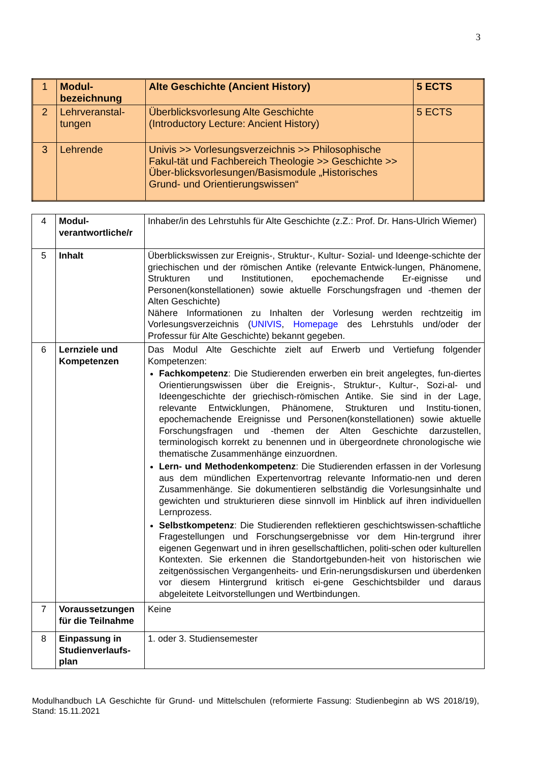3
| 1 | Modul-bezeichnung | Alte Geschichte (Ancient History) | 5 ECTS |
| 2 | Lehrveranstal-tungen | Überblicksvorlesung Alte Geschichte (Introductory Lecture: Ancient History) | 5 ECTS |
| 3 | Lehrende | Univis >> Vorlesungsverzeichnis >> Philosophische Fakul-tät und Fachbereich Theologie >> Geschichte >> Über-blicksvorlesungen/Basismodule „Historisches Grund- und Orientierungswissen“ | |
| 4 | Modul-verantwortliche/r | Inhaber/in des Lehrstuhls für Alte Geschichte (z.Z.: Prof. Dr. Hans-Ulrich Wiemer) |
| 5 | Inhalt | Überblickswissen zur Ereignis-, Struktur-, Kultur- Sozial- und Ideenge-schichte der griechischen und der römischen Antike (relevante Entwick-lungen, Phänomene, Strukturen und Institutionen, epochemachende Er-eignisse und Personen(konstellationen) sowie aktuelle Forschungsfragen und -themen der Alten Geschichte) Nähere Informationen zu Inhalten der Vorlesung werden rechtzeitig im Vorlesungsverzeichnis ( UNIVIS , Homepage des Lehrstuhls und/oder der Professur für Alte Geschichte) bekannt gegeben. |
| 6 | Lernziele und Kompetenzen | Das Modul Alte Geschichte zielt auf Erwerb und Vertiefung folgender Kompetenzen: Fachkompetenz : Die Studierenden erwerben ein breit angelegtes, fun-diertes Orientierungswissen über die Ereignis-, Struktur-, Kultur-, Sozi-al- und Ideengeschichte der griechisch-römischen Antike. Sie sind in der Lage, relevante Entwicklungen, Phänomene, Strukturen und Institu-tionen, epochemachende Ereignisse und Personen(konstellationen) sowie aktuelle Forschungsfragen und -themen der Alten Geschichte darzustellen, terminologisch korrekt zu benennen und in übergeordnete chronologische wie thematische Zusammenhänge einzuordnen. Lern- und Methodenkompetenz : Die Studierenden erfassen in der Vorlesung aus dem mündlichen Expertenvortrag relevante Informatio-nen und deren Zusammenhänge. Sie dokumentieren selbständig die Vorlesungsinhalte und gewichten und strukturieren diese sinnvoll im Hinblick auf ihren individuellen Lernprozess. Selbstkompetenz : Die Studierenden reflektieren geschichtswissen-schaftliche Fragestellungen und Forschungsergebnisse vor dem Hin-tergrund ihrer eigenen Gegenwart und in ihren gesellschaftlichen, politi-schen oder kulturellen Kontexten. Sie erkennen die Standortgebunden-heit von historischen wie zeitgenössischen Vergangenheits- und Erin-nerungsdiskursen und überdenken vor diesem Hintergrund kritisch ei-gene Geschichtsbilder und daraus abgeleitete Leitvorstellungen und Wertbindungen. |
| 7 | Voraussetzungen für die Teilnahme | Keine |
| 8 | Einpassung in Studienverlaufs-plan | 1. oder 3. Studiensemester |
Modulhandbuch LA Geschichte für Grund- und Mittelschulen (reformierte Fassung: Studienbeginn ab WS 2018/19), Stand: 15.11.2021